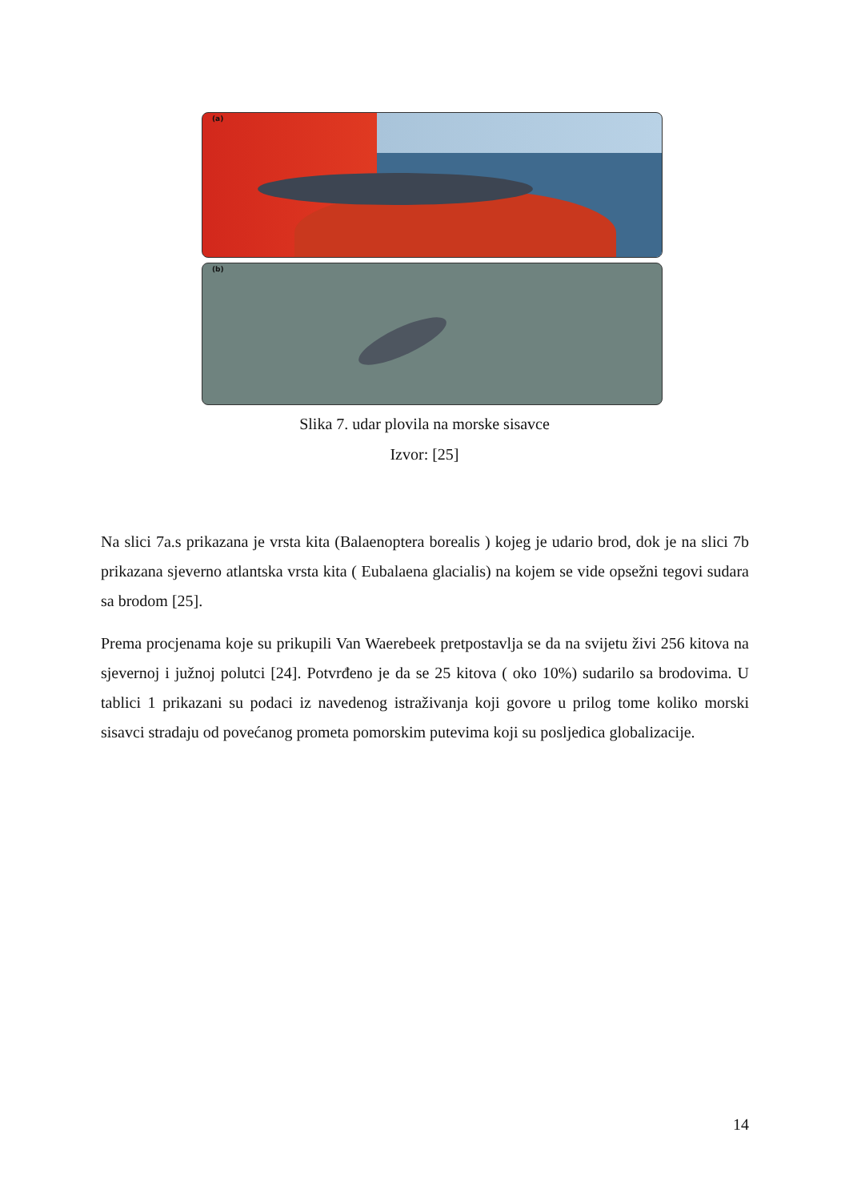(a)
(b)
Slika 7. udar plovila na morske sisavce
Izvor: [25]
Na slici 7a.s prikazana je vrsta kita (Balaenoptera borealis ) kojeg je udario brod, dok je na slici 7b prikazana sjeverno atlantska vrsta kita ( Eubalaena glacialis) na kojem se vide opsežni tegovi sudara sa brodom [25].
Prema procjenama koje su prikupili Van Waerebeek pretpostavlja se da na svijetu živi 256 kitova na sjevernoj i južnoj polutci [24]. Potvrđeno je da se 25 kitova ( oko 10%) sudarilo sa brodovima. U tablici 1 prikazani su podaci iz navedenog istraživanja koji govore u prilog tome koliko morski sisavci stradaju od povećanog prometa pomorskim putevima koji su posljedica globalizacije.
14